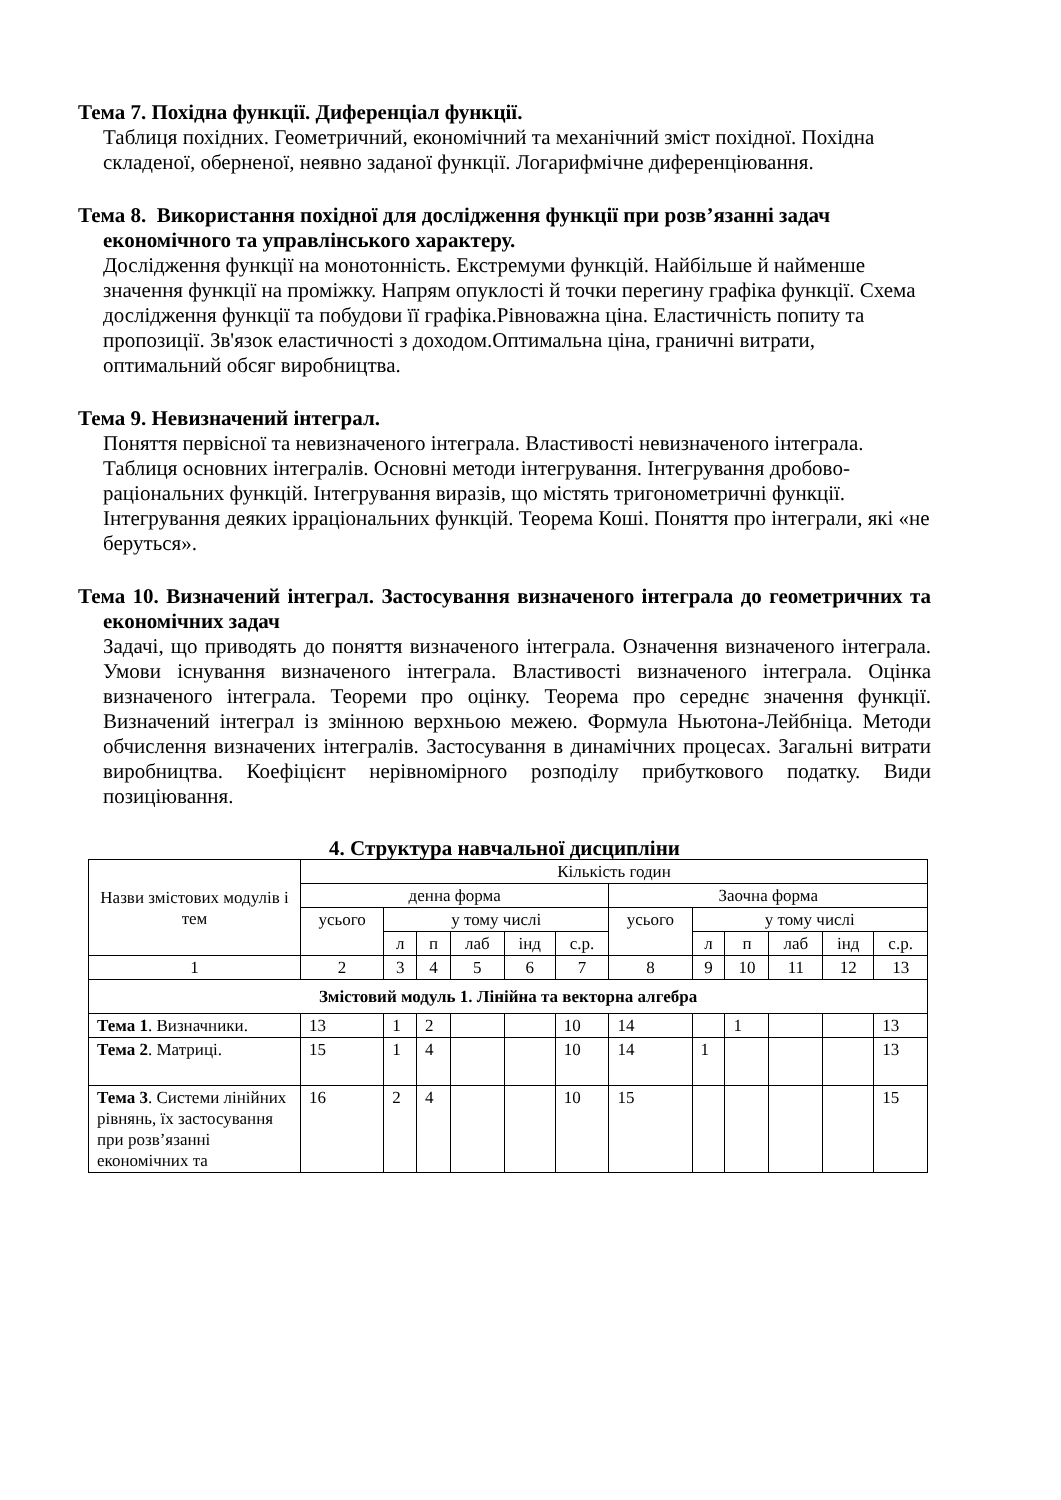Тема 7. Похідна функції. Диференціал функції.
Таблиця похідних. Геометричний, економічний та механічний зміст похідної. Похідна складеної, оберненої, неявно заданої функції. Логарифмічне диференціювання.
Тема 8. Використання похідної для дослідження функції при розв’язанні задач економічного та управлінського характеру.
Дослідження функції на монотонність. Екстремуми функцій. Найбільше й найменше значення функції на проміжку. Напрям опуклості й точки перегину графіка функції. Схема дослідження функції та побудови її графіка.Рівноважна ціна. Еластичність попиту та пропозиції. Зв'язок еластичності з доходом.Оптимальна ціна, граничні витрати, оптимальний обсяг виробництва.
Тема 9. Невизначений інтеграл.
Поняття первісної та невизначеного інтеграла. Властивості невизначеного інтеграла. Таблиця основних інтегралів. Основні методи інтегрування. Інтегрування дробово- раціональних функцій. Інтегрування виразів, що містять тригонометричні функції. Інтегрування деяких ірраціональних функцій. Теорема Коші. Поняття про інтеграли, які «не беруться».
Тема 10. Визначений інтеграл. Застосування визначеного інтеграла до геометричних та економічних задач
Задачі, що приводять до поняття визначеного інтеграла. Означення визначеного інтеграла. Умови існування визначеного інтеграла. Властивості визначеного інтеграла. Оцінка визначеного інтеграла. Теореми про оцінку. Теорема про середнє значення функції. Визначений інтеграл із змінною верхньою межею. Формула Ньютона-Лейбніца. Методи обчислення визначених інтегралів. Застосування в динамічних процесах. Загальні витрати виробництва. Коефіцієнт нерівномірного розподілу прибуткового податку. Види позиціювання.
4. Структура навчальної дисципліни
| Назви змістових модулів і тем | Кількість годин | | | | | | | | | | | |
| --- | --- | --- | --- | --- | --- | --- | --- | --- | --- | --- | --- | --- |
| | денна форма | | | | | | Заочна форма | | | | | |
| | усього | у тому числі | | | | | усього | у тому числі | | | | |
| | | л | п | лаб | інд | с.р. | | л | п | лаб | інд | с.р. |
| 1 | 2 | 3 | 4 | 5 | 6 | 7 | 8 | 9 | 10 | 11 | 12 | 13 |
| Змістовий модуль 1. Лінійна та векторна алгебра | | | | | | | | | | | | |
| Тема 1 . Визначники. | 13 | 1 | 2 | | | 10 | 14 | | 1 | | | 13 |
| Тема 2 . Матриці. | 15 | 1 | 4 | | | 10 | 14 | 1 | | | | 13 |
| Тема 3 . Системи лінійних рівнянь, їх застосування при розв’язанні економічних та | 16 | 2 | 4 | | | 10 | 15 | | | | | 15 |